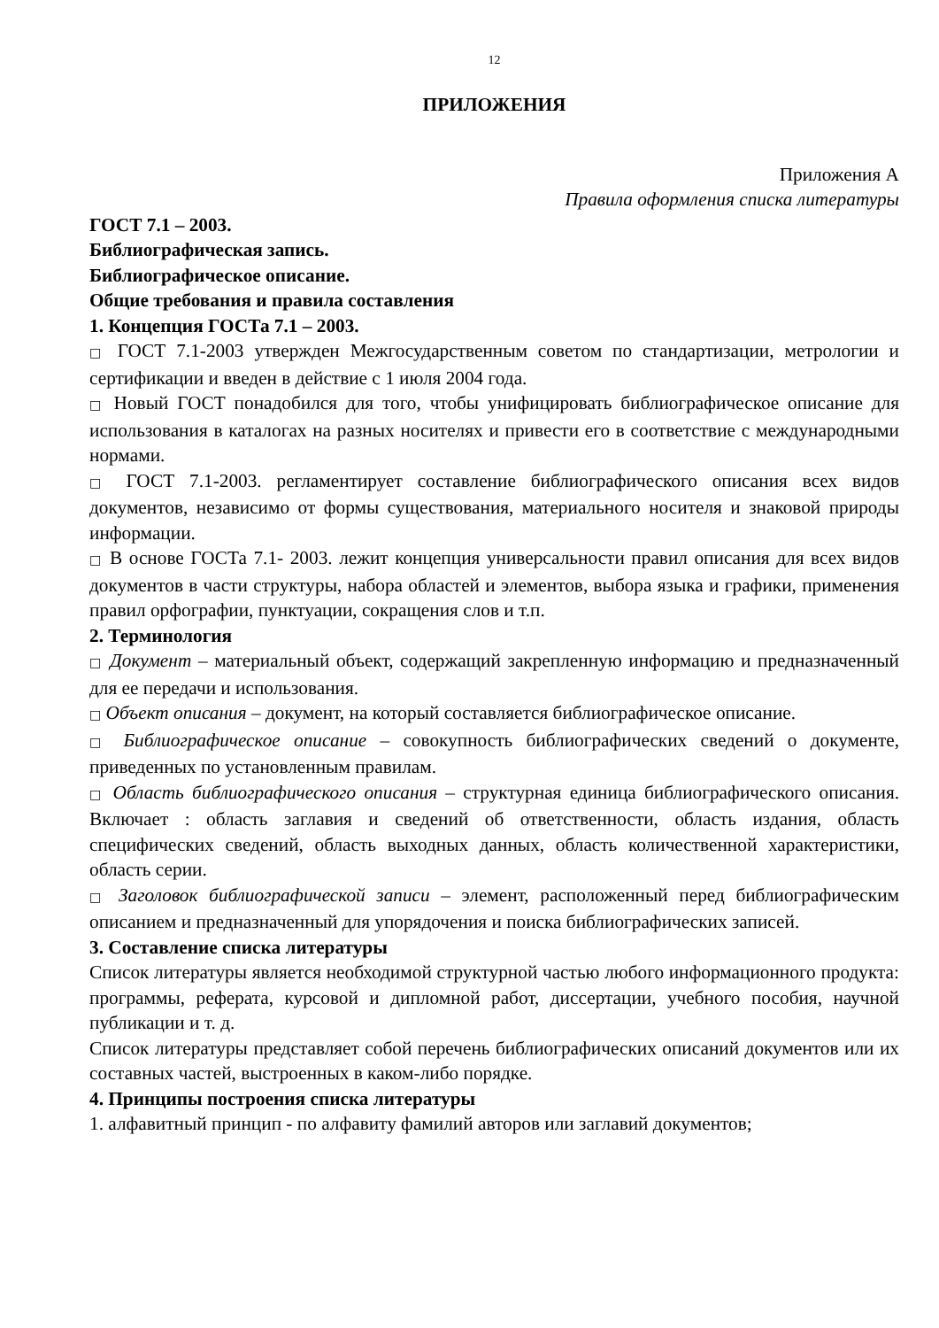12
ПРИЛОЖЕНИЯ
Приложения А
Правила оформления списка литературы
ГОСТ 7.1 – 2003.
Библиографическая запись.
Библиографическое описание.
Общие требования и правила составления
1. Концепция ГОСТа 7.1 – 2003.
□ ГОСТ 7.1-2003 утвержден Межгосударственным советом по стандартизации, метрологии и сертификации и введен в действие с 1 июля 2004 года.
□ Новый ГОСТ понадобился для того, чтобы унифицировать библиографическое описание для использования в каталогах на разных носителях и привести его в соответствие с международными нормами.
□ ГОСТ 7.1-2003. регламентирует составление библиографического описания всех видов документов, независимо от формы существования, материального носителя и знаковой природы информации.
□ В основе ГОСТа 7.1- 2003. лежит концепция универсальности правил описания для всех видов документов в части структуры, набора областей и элементов, выбора языка и графики, применения правил орфографии, пунктуации, сокращения слов и т.п.
2. Терминология
□ Документ – материальный объект, содержащий закрепленную информацию и предназначенный для ее передачи и использования.
□ Объект описания – документ, на который составляется библиографическое описание.
□ Библиографическое описание – совокупность библиографических сведений о документе, приведенных по установленным правилам.
□ Область библиографического описания – структурная единица библиографического описания. Включает : область заглавия и сведений об ответственности, область издания, область специфических сведений, область выходных данных, область количественной характеристики, область серии.
□ Заголовок библиографической записи – элемент, расположенный перед библиографическим описанием и предназначенный для упорядочения и поиска библиографических записей.
3. Составление списка литературы
Список литературы является необходимой структурной частью любого информационного продукта: программы, реферата, курсовой и дипломной работ, диссертации, учебного пособия, научной публикации и т. д.
Список литературы представляет собой перечень библиографических описаний документов или их составных частей, выстроенных в каком-либо порядке.
4. Принципы построения списка литературы
1. алфавитный принцип - по алфавиту фамилий авторов или заглавий документов;